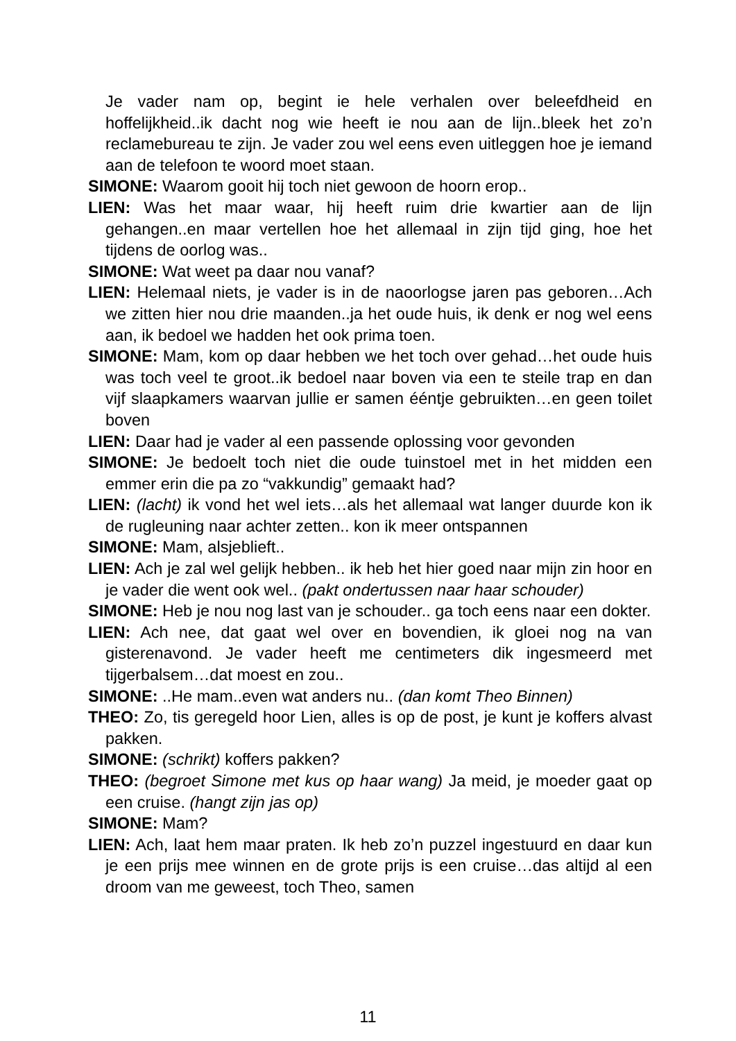Je vader nam op, begint ie hele verhalen over beleefdheid en hoffelijkheid..ik dacht nog wie heeft ie nou aan de lijn..bleek het zo’n reclamebureau te zijn. Je vader zou wel eens even uitleggen hoe je iemand aan de telefoon te woord moet staan.
SIMONE: Waarom gooit hij toch niet gewoon de hoorn erop..
LIEN: Was het maar waar, hij heeft ruim drie kwartier aan de lijn gehangen..en maar vertellen hoe het allemaal in zijn tijd ging, hoe het tijdens de oorlog was..
SIMONE: Wat weet pa daar nou vanaf?
LIEN: Helemaal niets, je vader is in de naoorlogse jaren pas geboren…Ach we zitten hier nou drie maanden..ja het oude huis, ik denk er nog wel eens aan, ik bedoel we hadden het ook prima toen.
SIMONE: Mam, kom op daar hebben we het toch over gehad…het oude huis was toch veel te groot..ik bedoel naar boven via een te steile trap en dan vijf slaapkamers waarvan jullie er samen ééntje gebruikten…en geen toilet boven
LIEN: Daar had je vader al een passende oplossing voor gevonden
SIMONE: Je bedoelt toch niet die oude tuinstoel met in het midden een emmer erin die pa zo “vakkundig” gemaakt had?
LIEN: (lacht) ik vond het wel iets…als het allemaal wat langer duurde kon ik de rugleuning naar achter zetten.. kon ik meer ontspannen
SIMONE: Mam, alsjeblieft..
LIEN: Ach je zal wel gelijk hebben.. ik heb het hier goed naar mijn zin hoor en je vader die went ook wel.. (pakt ondertussen naar haar schouder)
SIMONE: Heb je nou nog last van je schouder.. ga toch eens naar een dokter.
LIEN: Ach nee, dat gaat wel over en bovendien, ik gloei nog na van gisterenavond. Je vader heeft me centimeters dik ingesmeerd met tijgerbalsem…dat moest en zou..
SIMONE: ..He mam..even wat anders nu.. (dan komt Theo Binnen)
THEO: Zo, tis geregeld hoor Lien, alles is op de post, je kunt je koffers alvast pakken.
SIMONE: (schrikt) koffers pakken?
THEO: (begroet Simone met kus op haar wang) Ja meid, je moeder gaat op een cruise. (hangt zijn jas op)
SIMONE: Mam?
LIEN: Ach, laat hem maar praten. Ik heb zo’n puzzel ingestuurd en daar kun je een prijs mee winnen en de grote prijs is een cruise…das altijd al een droom van me geweest, toch Theo, samen
11